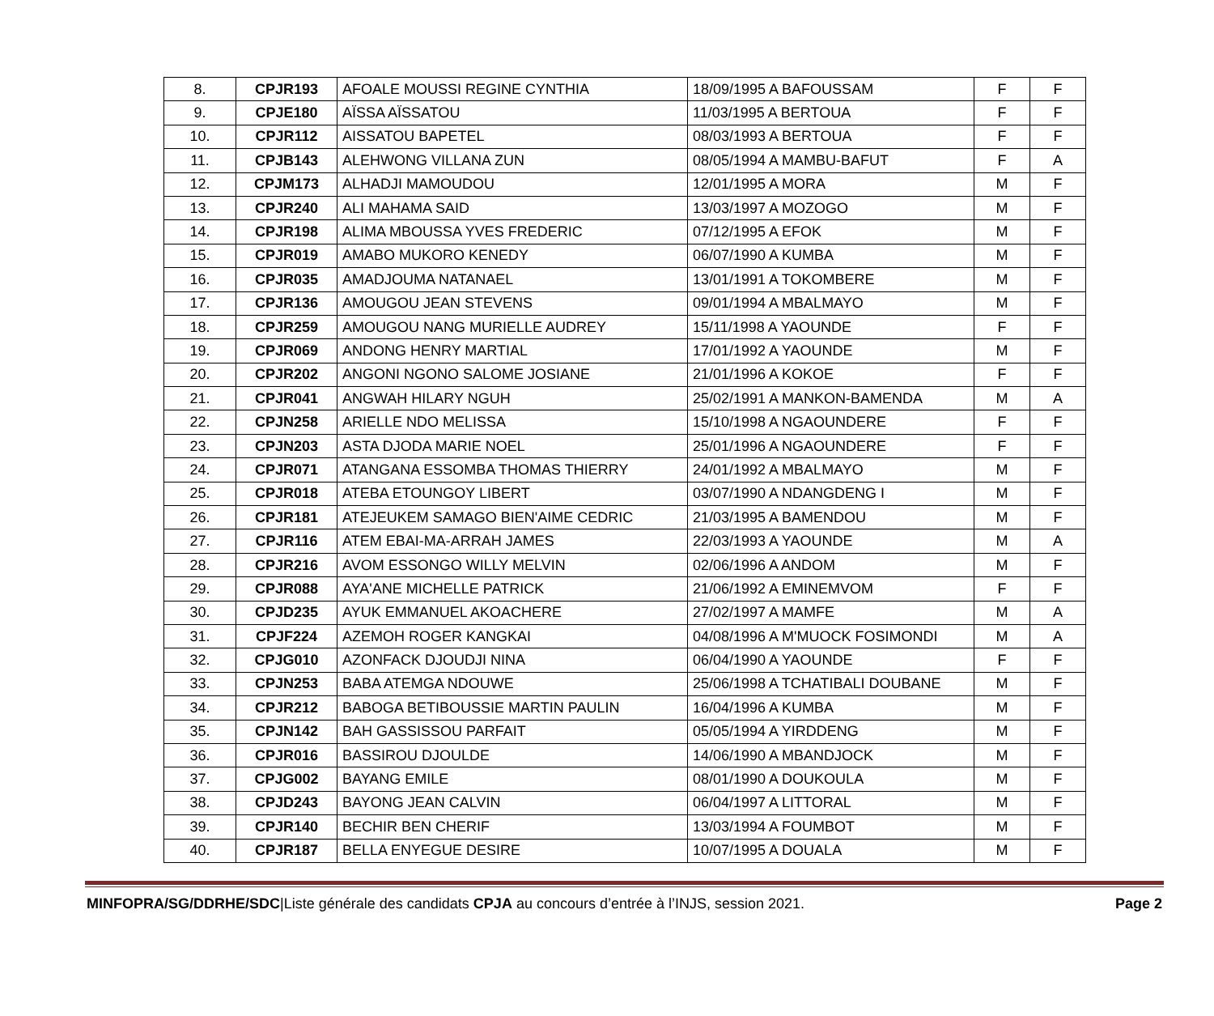| 8. | CPJR193 | AFOALE MOUSSI REGINE CYNTHIA | 18/09/1995 A BAFOUSSAM | F | F |
| 9. | CPJE180 | AÏSSA AÏSSATOU | 11/03/1995 A BERTOUA | F | F |
| 10. | CPJR112 | AISSATOU BAPETEL | 08/03/1993 A BERTOUA | F | F |
| 11. | CPJB143 | ALEHWONG VILLANA ZUN | 08/05/1994 A MAMBU-BAFUT | F | A |
| 12. | CPJM173 | ALHADJI MAMOUDOU | 12/01/1995 A MORA | M | F |
| 13. | CPJR240 | ALI MAHAMA SAID | 13/03/1997 A MOZOGO | M | F |
| 14. | CPJR198 | ALIMA MBOUSSA YVES FREDERIC | 07/12/1995 A EFOK | M | F |
| 15. | CPJR019 | AMABO MUKORO KENEDY | 06/07/1990 A KUMBA | M | F |
| 16. | CPJR035 | AMADJOUMA NATANAEL | 13/01/1991 A TOKOMBERE | M | F |
| 17. | CPJR136 | AMOUGOU JEAN STEVENS | 09/01/1994 A MBALMAYO | M | F |
| 18. | CPJR259 | AMOUGOU NANG MURIELLE AUDREY | 15/11/1998 A YAOUNDE | F | F |
| 19. | CPJR069 | ANDONG HENRY MARTIAL | 17/01/1992 A YAOUNDE | M | F |
| 20. | CPJR202 | ANGONI NGONO SALOME JOSIANE | 21/01/1996 A KOKOE | F | F |
| 21. | CPJR041 | ANGWAH HILARY NGUH | 25/02/1991 A MANKON-BAMENDA | M | A |
| 22. | CPJN258 | ARIELLE NDO MELISSA | 15/10/1998 A NGAOUNDERE | F | F |
| 23. | CPJN203 | ASTA DJODA MARIE NOEL | 25/01/1996 A NGAOUNDERE | F | F |
| 24. | CPJR071 | ATANGANA ESSOMBA THOMAS THIERRY | 24/01/1992 A MBALMAYO | M | F |
| 25. | CPJR018 | ATEBA ETOUNGOY LIBERT | 03/07/1990 A NDANGDENG I | M | F |
| 26. | CPJR181 | ATEJEUKEM SAMAGO BIEN'AIME CEDRIC | 21/03/1995 A BAMENDOU | M | F |
| 27. | CPJR116 | ATEM EBAI-MA-ARRAH JAMES | 22/03/1993 A YAOUNDE | M | A |
| 28. | CPJR216 | AVOM ESSONGO WILLY MELVIN | 02/06/1996 A ANDOM | M | F |
| 29. | CPJR088 | AYA'ANE MICHELLE PATRICK | 21/06/1992 A EMINEMVOM | F | F |
| 30. | CPJD235 | AYUK EMMANUEL AKOACHERE | 27/02/1997 A MAMFE | M | A |
| 31. | CPJF224 | AZEMOH ROGER KANGKAI | 04/08/1996 A M'MUOCK FOSIMONDI | M | A |
| 32. | CPJG010 | AZONFACK DJOUDJI NINA | 06/04/1990 A YAOUNDE | F | F |
| 33. | CPJN253 | BABA ATEMGA NDOUWE | 25/06/1998 A TCHATIBALI DOUBANE | M | F |
| 34. | CPJR212 | BABOGA BETIBOUSSIE MARTIN PAULIN | 16/04/1996 A KUMBA | M | F |
| 35. | CPJN142 | BAH GASSISSOU PARFAIT | 05/05/1994 A YIRDDENG | M | F |
| 36. | CPJR016 | BASSIROU DJOULDE | 14/06/1990 A MBANDJOCK | M | F |
| 37. | CPJG002 | BAYANG EMILE | 08/01/1990 A DOUKOULA | M | F |
| 38. | CPJD243 | BAYONG JEAN CALVIN | 06/04/1997 A LITTORAL | M | F |
| 39. | CPJR140 | BECHIR BEN CHERIF | 13/03/1994 A FOUMBOT | M | F |
| 40. | CPJR187 | BELLA ENYEGUE DESIRE | 10/07/1995 A DOUALA | M | F |
MINFOPRA/SG/DDRHE/SDC|Liste générale des candidats CPJA au concours d’entrée à l’INJS, session 2021. Page 2